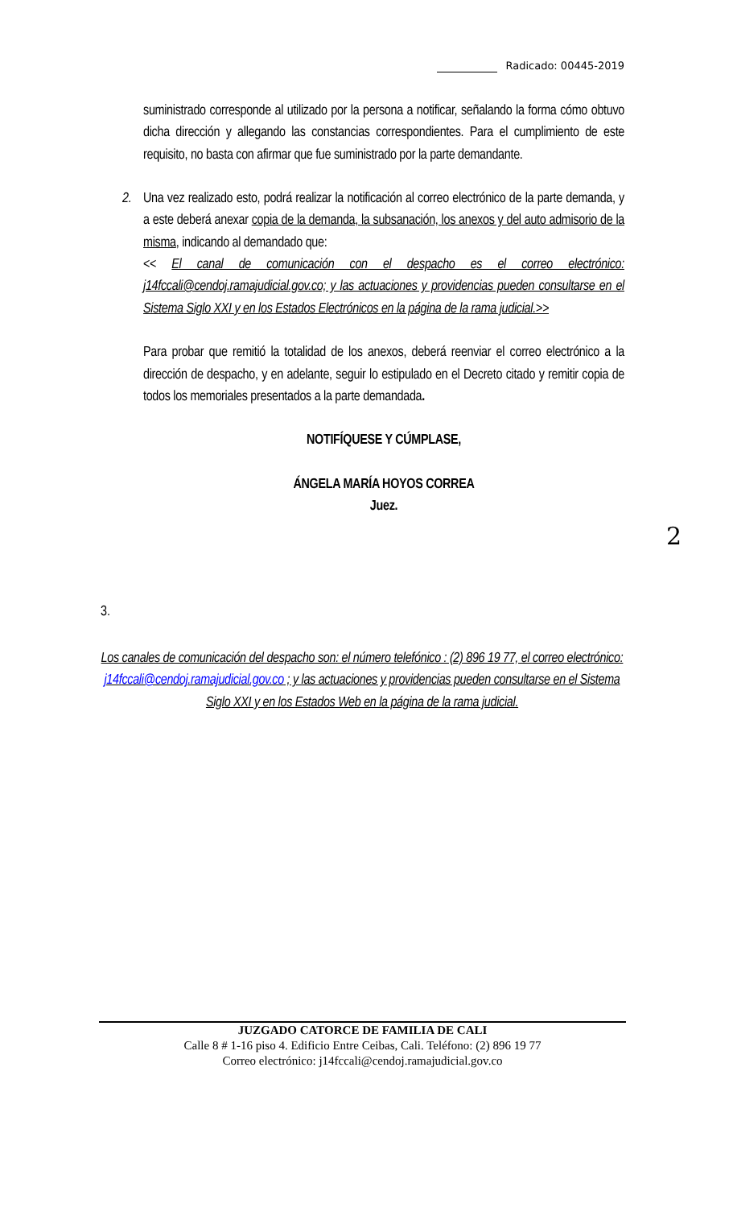Radicado: 00445-2019
suministrado corresponde al utilizado por la persona a notificar, señalando la forma cómo obtuvo dicha dirección y allegando las constancias correspondientes. Para el cumplimiento de este requisito, no basta con afirmar que fue suministrado por la parte demandante.
2. Una vez realizado esto, podrá realizar la notificación al correo electrónico de la parte demanda, y a este deberá anexar copia de la demanda, la subsanación, los anexos y del auto admisorio de la misma, indicando al demandado que:
<< El canal de comunicación con el despacho es el correo electrónico: j14fccali@cendoj.ramajudicial.gov.co; y las actuaciones y providencias pueden consultarse en el Sistema Siglo XXI y en los Estados Electrónicos en la página de la rama judicial.>>
Para probar que remitió la totalidad de los anexos, deberá reenviar el correo electrónico a la dirección de despacho, y en adelante, seguir lo estipulado en el Decreto citado y remitir copia de todos los memoriales presentados a la parte demandada.
NOTIFÍQUESE Y CÚMPLASE,
ÁNGELA MARÍA HOYOS CORREA
Juez.
2
3.
Los canales de comunicación del despacho son: el número telefónico : (2) 896 19 77, el correo electrónico: j14fccali@cendoj.ramajudicial.gov.co ; y las actuaciones y providencias pueden consultarse en el Sistema Siglo XXI y en los Estados Web en la página de la rama judicial.
JUZGADO CATORCE DE FAMILIA DE CALI
Calle 8 # 1-16 piso 4. Edificio Entre Ceibas, Cali. Teléfono: (2) 896 19 77
Correo electrónico: j14fccali@cendoj.ramajudicial.gov.co